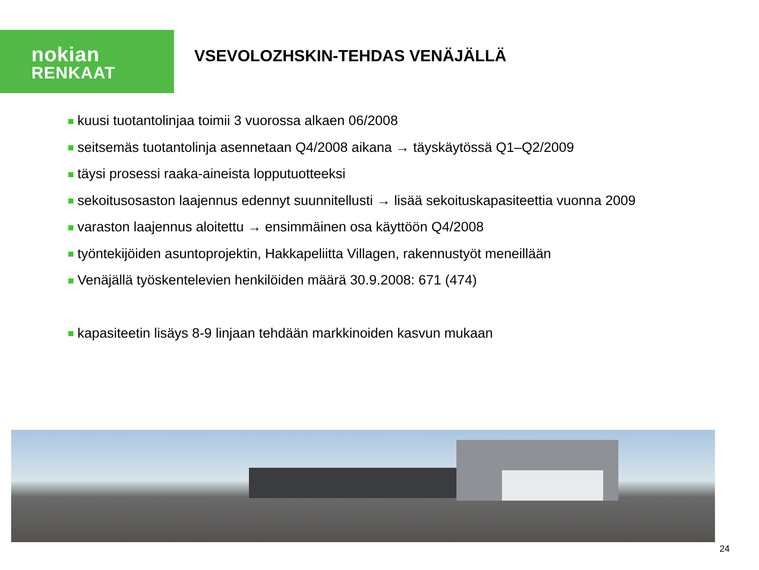nokian
RENKAAT
VSEVOLOZHSKIN-TEHDAS VENÄJÄLLÄ
kuusi tuotantolinjaa toimii 3 vuorossa alkaen 06/2008
seitsemäs tuotantolinja asennetaan Q4/2008 aikana → täyskäytössä Q1–Q2/2009
täysi prosessi raaka-aineista lopputuotteeksi
sekoitusosaston laajennus edennyt suunnitellusti → lisää sekoituskapasiteettia vuonna 2009
varaston laajennus aloitettu → ensimmäinen osa käyttöön Q4/2008
työntekijöiden asuntoprojektin, Hakkapeliitta Villagen, rakennustyöt meneillään
Venäjällä työskentelevien henkilöiden määrä 30.9.2008: 671 (474)
kapasiteetin lisäys 8-9 linjaan tehdään markkinoiden kasvun mukaan
24